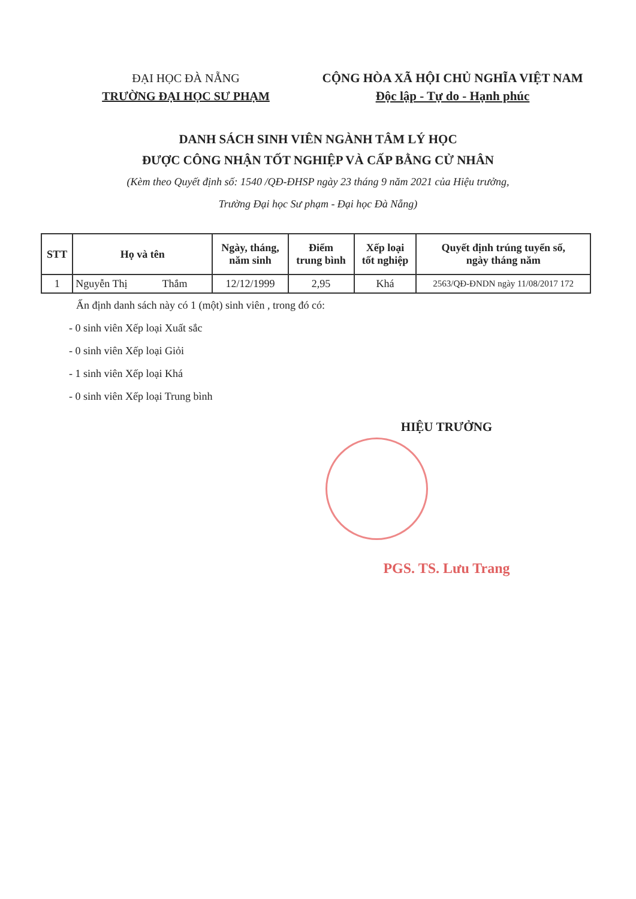ĐẠI HỌC ĐÀ NẴNG
TRƯỜNG ĐẠI HỌC SƯ PHẠM
CỘNG HÒA XÃ HỘI CHỦ NGHĨA VIỆT NAM
Độc lập - Tự do - Hạnh phúc
DANH SÁCH SINH VIÊN NGÀNH TÂM LÝ HỌC
ĐƯỢC CÔNG NHẬN TỐT NGHIỆP VÀ CẤP BẰNG CỬ NHÂN
(Kèm theo Quyết định số: 1540 /QĐ-ĐHSP ngày 23 tháng 9 năm 2021 của Hiệu trưởng,
Trường Đại học Sư phạm - Đại học Đà Nẵng)
| STT | Họ và tên | Ngày, tháng, năm sinh | Điểm trung bình | Xếp loại tốt nghiệp | Quyết định trúng tuyển số, ngày tháng năm |
| --- | --- | --- | --- | --- | --- |
| 1 | Nguyễn Thị Thắm | 12/12/1999 | 2,95 | Khá | 2563/QĐ-ĐNDN ngày 11/08/2017 172 |
Ấn định danh sách này có 1 (một) sinh viên , trong đó có:
- 0 sinh viên Xếp loại Xuất sắc
- 0 sinh viên Xếp loại Giỏi
- 1 sinh viên Xếp loại Khá
- 0 sinh viên Xếp loại Trung bình
HIỆU TRƯỞNG
PGS. TS. Lưu Trang